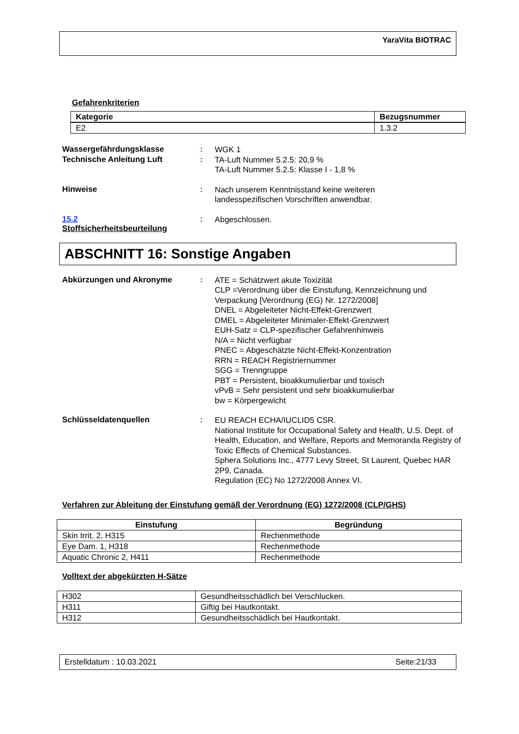YaraVita BIOTRAC
Gefahrenkriterien
| Kategorie | Bezugsnummer |
| --- | --- |
| E2 | 1.3.2 |
Wassergefährdungsklasse :
WGK 1
Technische Anleitung Luft :
TA-Luft Nummer 5.2.5: 20,9 %
TA-Luft Nummer 5.2.5: Klasse I - 1,8 %
Hinweise :
Nach unserem Kenntnisstand keine weiteren
landesspezifischen Vorschriften anwendbar.
15.2
Stoffsicherheitsbeurteilung
:
Abgeschlossen.
ABSCHNITT 16: Sonstige Angaben
Abkürzungen und Akronyme :
ATE = Schätzwert akute Toxizität
CLP =Verordnung über die Einstufung, Kennzeichnung und Verpackung [Verordnung (EG) Nr. 1272/2008]
DNEL = Abgeleiteter Nicht-Effekt-Grenzwert
DMEL = Abgeleiteter Minimaler-Effekt-Grenzwert
EUH-Satz = CLP-spezifischer Gefahrenhinweis
N/A = Nicht verfügbar
PNEC = Abgeschätzte Nicht-Effekt-Konzentration
RRN = REACH Registriernummer
SGG = Trenngruppe
PBT = Persistent, bioakkumulierbar und toxisch
vPvB = Sehr persistent und sehr bioakkumulierbar
bw = Körpergewicht
Schlüsseldatenquellen :
EU REACH ECHA/IUCLID5 CSR.
National Institute for Occupational Safety and Health, U.S. Dept. of Health, Education, and Welfare, Reports and Memoranda Registry of Toxic Effects of Chemical Substances.
Sphera Solutions Inc., 4777 Levy Street, St Laurent, Quebec HAR 2P9, Canada.
Regulation (EC) No 1272/2008 Annex VI.
Verfahren zur Ableitung der Einstufung gemäß der Verordnung (EG) 1272/2008 (CLP/GHS)
| Einstufung | Begründung |
| --- | --- |
| Skin Irrit. 2, H315 | Rechenmethode |
| Eye Dam. 1, H318 | Rechenmethode |
| Aquatic Chronic 2, H411 | Rechenmethode |
Volltext der abgekürzten H-Sätze
| H302 | Gesundheitsschädlich bei Verschlucken. |
| H311 | Giftig bei Hautkontakt. |
| H312 | Gesundheitsschädlich bei Hautkontakt. |
Erstelldatum : 10.03.2021 Seite:21/33